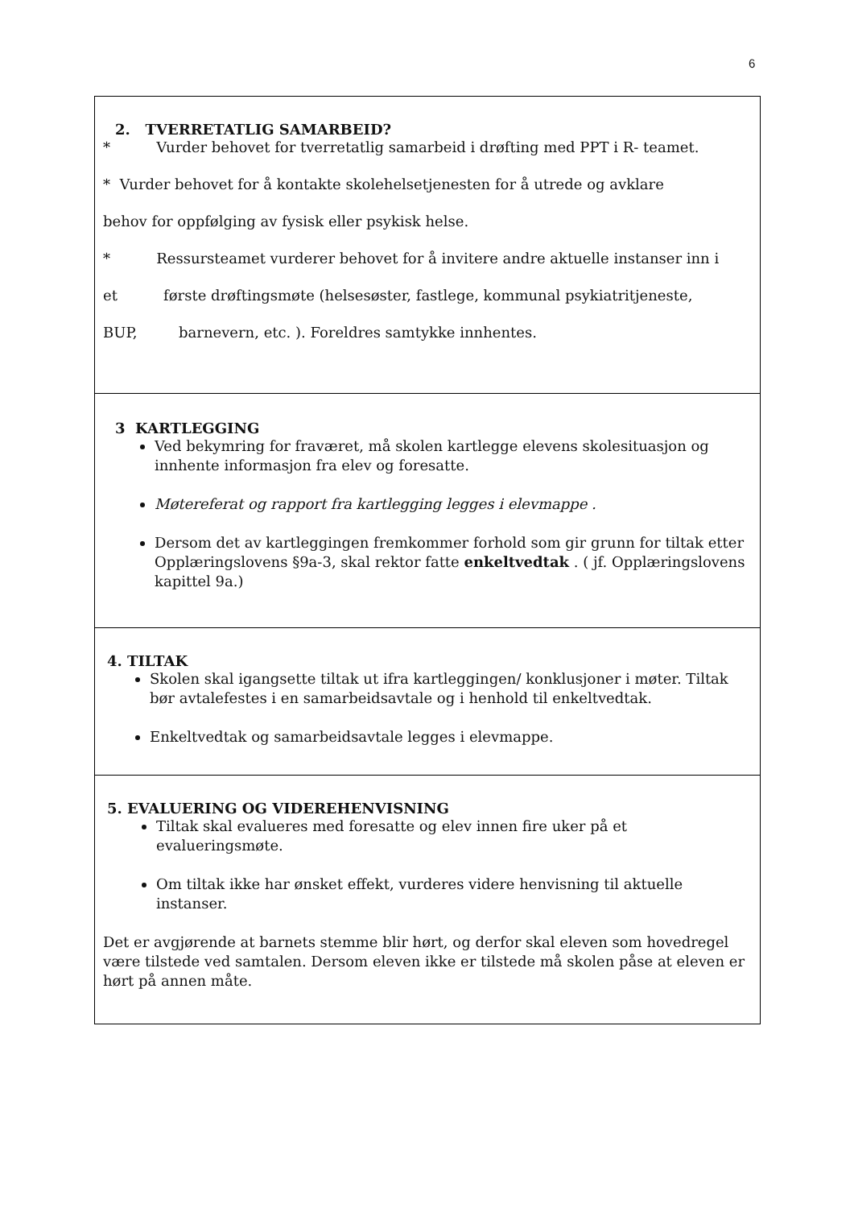6
2. TVERRETATLIG SAMARBEID?
* Vurder behovet for tverretatlig samarbeid i drøfting med PPT i R- teamet.
* Vurder behovet for å kontakte skolehelsetjenesten for å utrede og avklare
behov for oppfølging av fysisk eller psykisk helse.
* Ressursteamet vurderer behovet for å invitere andre aktuelle instanser inn i
et første drøftingsmøte (helsesøster, fastlege, kommunal psykiatritjeneste,
BUP, barnevern, etc. ). Foreldres samtykke innhentes.
3 KARTLEGGING
Ved bekymring for fraværet, må skolen kartlegge elevens skolesituasjon og innhente informasjon fra elev og foresatte.
Møtereferat og rapport fra kartlegging legges i elevmappe .
Dersom det av kartleggingen fremkommer forhold som gir grunn for tiltak etter Opplæringslovens §9a-3, skal rektor fatte enkeltvedtak . ( jf. Opplæringslovens kapittel 9a.)
4. TILTAK
Skolen skal igangsette tiltak ut ifra kartleggingen/ konklusjoner i møter. Tiltak bør avtalefestes i en samarbeidsavtale og i henhold til enkeltvedtak.
Enkeltvedtak og samarbeidsavtale legges i elevmappe.
5. EVALUERING OG VIDEREHENVISNING
Tiltak skal evalueres med foresatte og elev innen fire uker på et evalueringsmøte.
Om tiltak ikke har ønsket effekt, vurderes videre henvisning til aktuelle instanser.
Det er avgjørende at barnets stemme blir hørt, og derfor skal eleven som hovedregel være tilstede ved samtalen. Dersom eleven ikke er tilstede må skolen påse at eleven er hørt på annen måte.